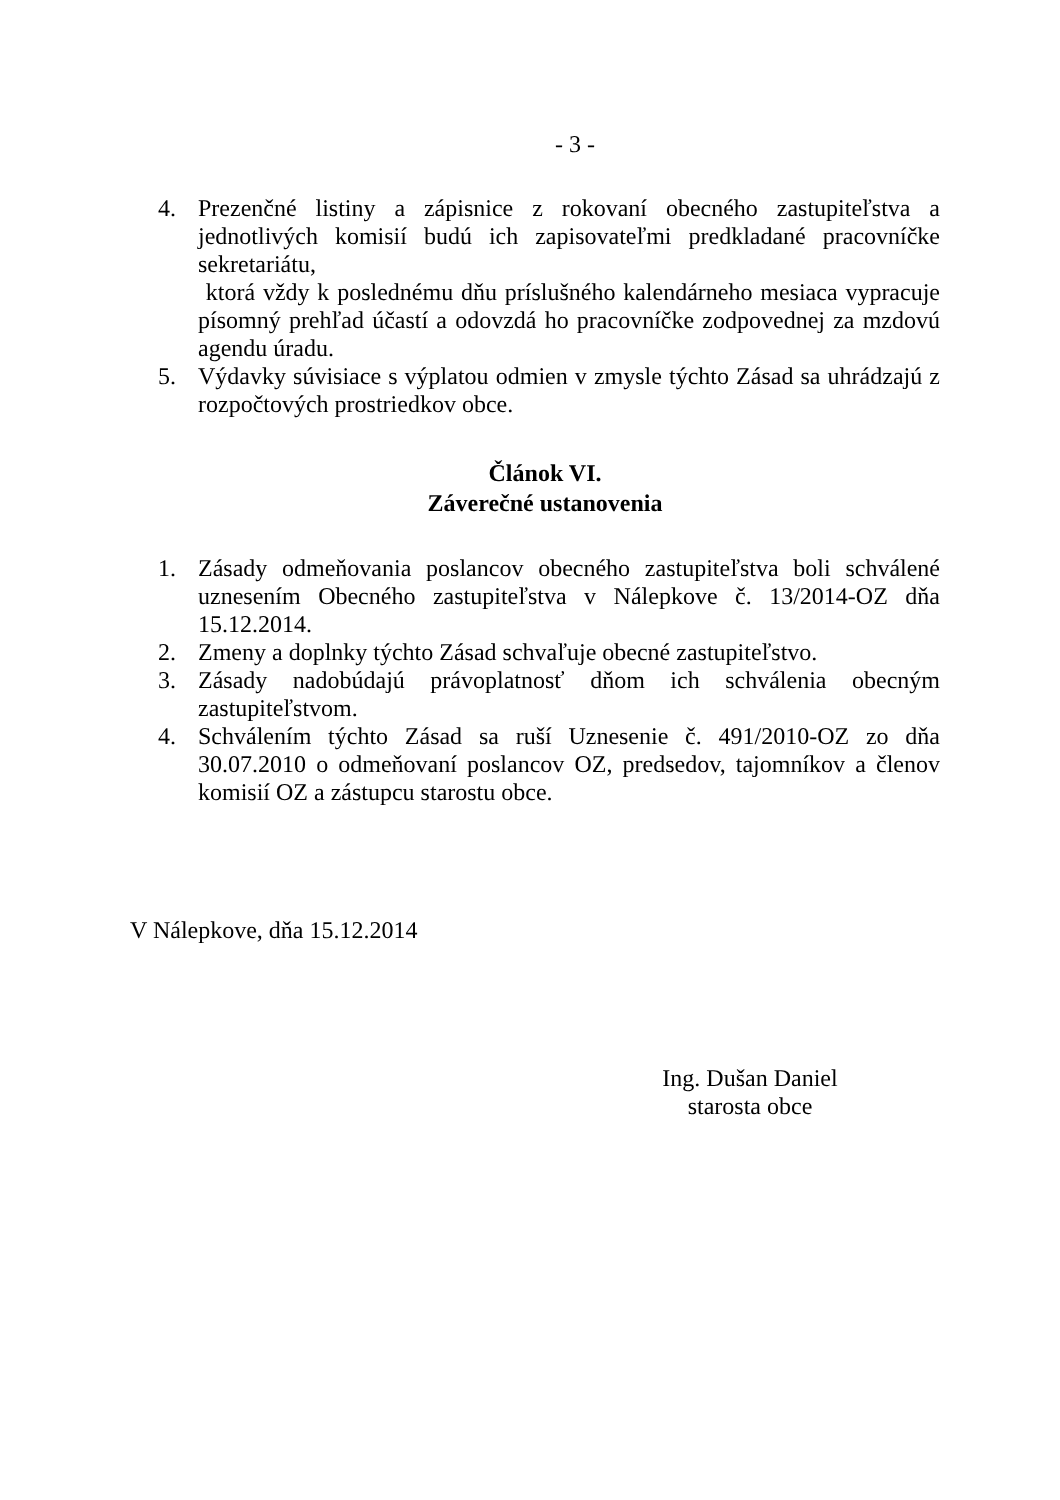- 3 -
4. Prezenčné listiny a zápisnice z rokovaní obecného zastupiteľstva a jednotlivých komisií budú ich zapisovateľmi predkladané pracovníčke sekretariátu,
ktorá vždy k poslednému dňu príslušného kalendárneho mesiaca vypracuje písomný prehľad účastí a odovzdá ho pracovníčke zodpovednej za mzdovú agendu úradu.
5. Výdavky súvisiace s výplatou odmien v zmysle týchto Zásad sa uhrádzajú z rozpočtových prostriedkov obce.
Článok VI.
Záverečné ustanovenia
1. Zásady odmeňovania poslancov obecného zastupiteľstva boli schválené uznesením Obecného zastupiteľstva v Nálepkove č. 13/2014-OZ dňa 15.12.2014.
2. Zmeny a doplnky týchto Zásad schvaľuje obecné zastupiteľstvo.
3. Zásady nadobúdajú právoplatnosť dňom ich schválenia obecným zastupiteľstvom.
4. Schválením týchto Zásad sa ruší Uznesenie č. 491/2010-OZ zo dňa 30.07.2010 o odmeňovaní poslancov OZ, predsedov, tajomníkov a členov komisií OZ a zástupcu starostu obce.
V Nálepkove, dňa 15.12.2014
Ing. Dušan Daniel
starosta obce